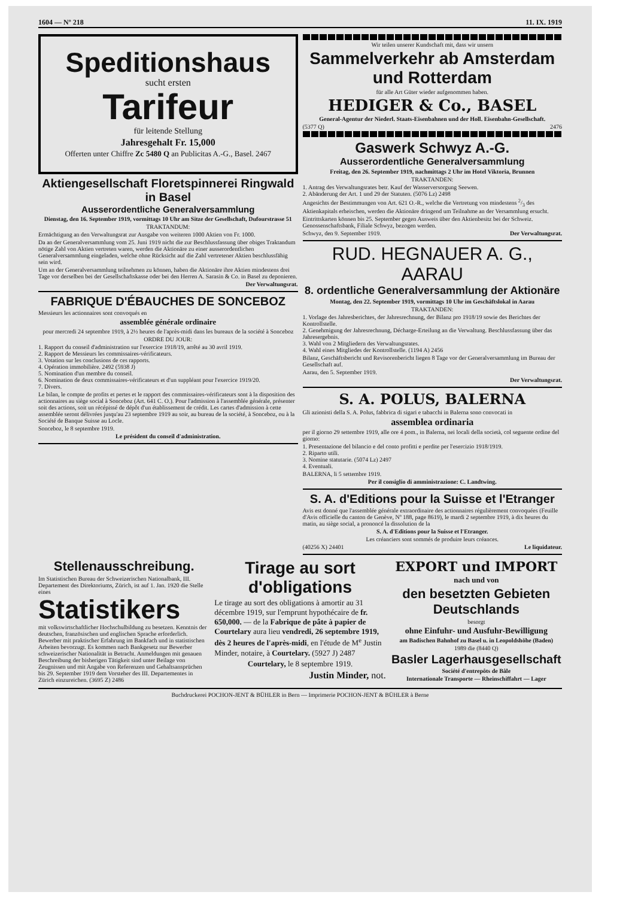1604 — Nº 218 11. IX. 1919
Speditionshaus
sucht ersten
Tarifeur
für leitende Stellung
Jahresgehalt Fr. 15,000
Offerten unter Chiffre Zc 5480 Q an Publicitas A.-G., Basel. 2467
Aktiengesellschaft Floretspinnerei Ringwald in Basel
Ausserordentliche Generalversammlung
Dienstag, den 16. September 1919, vormittags 10 Uhr am Sitze der Gesellschaft, Dufourstrasse 51
TRAKTANDUM:
Ermächtigung an den Verwaltungsrat zur Ausgabe von weiteren 1000 Aktien von Fr. 1000.
Da an der Generalversammlung vom 25. Juni 1919 nicht die zur Beschlussfassung über obiges Traktandum nötige Zahl von Aktien vertreten waren, werden die Aktionäre zu einer ausserordentlichen Generalversammlung eingeladen, welche ohne Rücksicht auf die Zahl vertretener Aktien beschlussfähig sein wird.
Um an der Generalversammlung teilnehmen zu können, haben die Aktionäre ihre Aktien mindestens drei Tage vor derselben bei der Gesellschaftskasse oder bei den Herren A. Sarasin & Co. in Basel zu deponieren.
Der Verwaltungsrat.
FABRIQUE D'ÉBAUCHES DE SONCEBOZ
Messieurs les actionnaires sont convoqués en
assemblée générale ordinaire
pour mercredi 24 septembre 1919, à 2½ heures de l'après-midi dans les bureaux de la société à Sonceboz
ORDRE DU JOUR:
1. Rapport du conseil d'administration sur l'exercice 1918/19, arrêté au 30 avril 1919.
2. Rapport de Messieurs les commissaires-vérificateurs.
3. Votation sur les conclusions de ces rapports.
4. Opération immobilière. 2492 (5938 J)
5. Nomination d'un membre du conseil.
6. Nomination de deux commissaires-vérificateurs et d'un suppléant pour l'exercice 1919/20.
7. Divers.
Le bilan, le compte de profits et pertes et le rapport des commissaires-vérificateurs sont à la disposition des actionnaires au siège social à Sonceboz (Art. 641 C. O.). Pour l'admission à l'assemblée générale, présenter soit des actions, soit un récépissé de dépôt d'un établissement de crédit. Les cartes d'admission à cette assemblée seront délivrées jusqu'au 23 septembre 1919 au soir, au bureau de la société, à Sonceboz, ou à la Société de Banque Suisse au Locle.
Sonceboz, le 8 septembre 1919.
Le président du conseil d'administration.
Wir teilen unserer Kundschaft mit, dass wir unsern
Sammelverkehr ab Amsterdam und Rotterdam
für alle Art Güter wieder aufgenommen haben.
HEDIGER & Co., BASEL
General-Agentur der Niederl. Staats-Eisenbahnen und der Holl. Eisenbahn-Gesellschaft.
(5377 Q) 2476
Gaswerk Schwyz A.-G.
Ausserordentliche Generalversammlung
Freitag, den 26. September 1919, nachmittags 2 Uhr im Hotel Viktoria, Brunnen
TRAKTANDEN:
1. Antrag des Verwaltungsrates betr. Kauf der Wasserversorgung Seewen.
2. Abänderung der Art. 1 und 29 der Statuten. (5076 Lz) 2498
Angesichts der Bestimmungen von Art. 621 O.-R., welche die Vertretung von mindestens 2/3 des Aktienkapitals erheischen, werden die Aktionäre dringend um Teilnahme an der Versammlung ersucht.
Eintrittskarten können bis 25. September gegen Ausweis über den Aktienbesitz bei der Schweiz. Genossenschaftsbank, Filiale Schwyz, bezogen werden.
Schwyz, den 9. September 1919. Der Verwaltungsrat.
RUD. HEGNAUER A. G., AARAU
8. ordentliche Generalversammlung der Aktionäre
Montag, den 22. September 1919, vormittags 10 Uhr im Geschäftslokal in Aarau
TRAKTANDEN:
1. Vorlage des Jahresberichtes, der Jahresrechnung, der Bilanz pro 1918/19 sowie des Berichtes der Kontrollstelle.
2. Genehmigung der Jahresrechnung, Décharge-Erteilung an die Verwaltung. Beschlussfassung über das Jahresergebnis.
3. Wahl von 2 Mitgliedern des Verwaltungsrates.
4. Wahl eines Mitgliedes der Kontrollstelle. (1194 A) 2456
Bilanz, Geschäftsbericht und Revisorenbericht liegen 8 Tage vor der Generalversammlung im Bureau der Gesellschaft auf.
Aarau, den 5. September 1919.
Der Verwaltungsrat.
S. A. POLUS, BALERNA
Gli azionisti della S. A. Polus, fabbrica di sigari e tabacchi in Balerna sono convocati in
assemblea ordinaria
per il giorno 29 settembre 1919, alle ore 4 pom., in Balerna, nei locali della società, col seguente ordine del giorno:
1. Presentazione del bilancio e del conto profitti e perdite per l'esercizio 1918/1919.
2. Riparto utili.
3. Nomine statutarie. (5074 Lz) 2497
4. Eventuali.
BALERNA, li 5 settembre 1919.
Per il consiglio di amministrazione: C. Landtwing.
S. A. d'Editions pour la Suisse et l'Etranger
Avis est donné que l'assemblée générale extraordinaire des actionnaires régulièrement convoquées (Feuille d'Avis officielle du canton de Genève, Nº 188, page 8619), le mardi 2 septembre 1919, à dix heures du matin, au siège social, a prononcé la dissolution de la
S. A. d'Editions pour la Suisse et l'Etranger.
Les créanciers sont sommés de produire leurs créances.
(40256 X) 24401 Le liquidateur.
Stellenausschreibung.
Im Statistischen Bureau der Schweizerischen Nationalbank, III. Departement des Direktoriums, Zürich, ist auf 1. Jan. 1920 die Stelle eines
Statistikers
mit volkswirtschaftlicher Hochschulbildung zu besetzen. Kenntnis der deutschen, französischen und englischen Sprache erforderlich. Bewerber mit praktischer Erfahrung im Bankfach und in statistischen Arbeiten bevorzugt. Es kommen nach Bankgesetz nur Bewerber schweizerischer Nationalität in Betracht. Anmeldungen mit genauen Beschreibung der bisherigen Tätigkeit sind unter Beilage von Zeugnissen und mit Angabe von Referenzen und Gehaltsansprüchen bis 29. September 1919 dem Vorsteher des III. Departementes in Zürich einzureichen. (3695 Z) 2486
Tirage au sort d'obligations
Le tirage au sort des obligations à amortir au 31 décembre 1919, sur l'emprunt hypothécaire de fr. 650,000. — de la Fabrique de pâte à papier de Courtelary aura lieu vendredi, 26 septembre 1919, dès 2 heures de l'après-midi, en l'étude de M<sup>e</sup> Justin Minder, notaire, à Courtelary. (5927 J) 2487
Courtelary, le 8 septembre 1919.
Justin Minder, not.
EXPORT und IMPORT
nach und von
den besetzten Gebieten Deutschlands
besorgt
ohne Einfuhr- und Ausfuhr-Bewilligung
am Badischen Bahnhof zu Basel u. in Leopoldshöhe (Baden)
1989 die (8440 Q)
Basler Lagerhausgesellschaft
Société d'entrepôts de Bâle
Internationale Transporte — Rheinschiffahrt — Lager
Buchdruckerei POCHON-JENT & BÜHLER in Bern — Imprimerie POCHON-JENT & BÜHLER à Berne